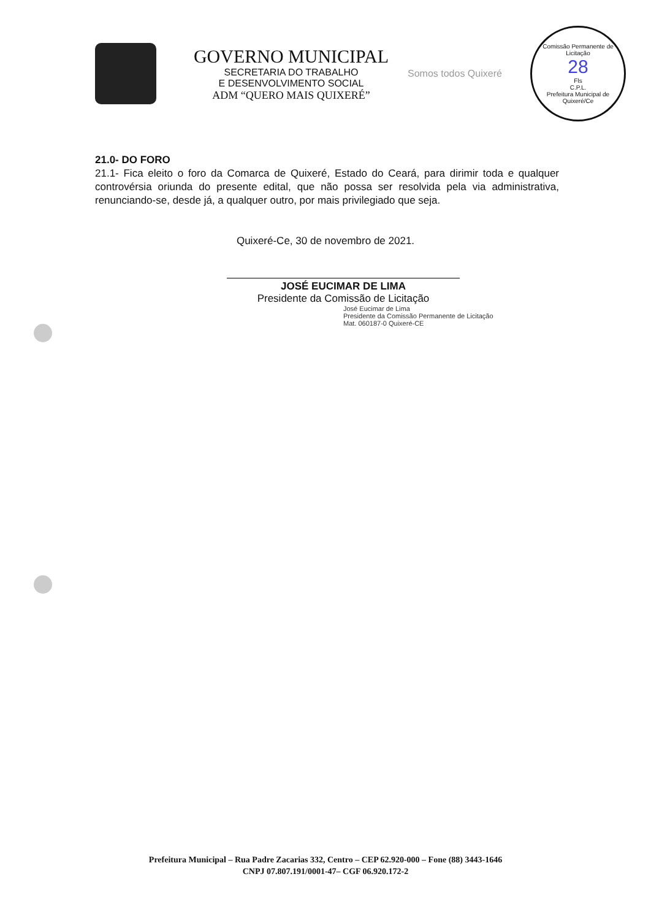GOVERNO MUNICIPAL
SECRETARIA DO TRABALHO
E DESENVOLVIMENTO SOCIAL
ADM “QUERO MAIS QUIXERÉ”
Somos todos Quixeré
Comissão Permanente de Licitação
28
Fls
C.P.L.
Prefeitura Municipal de Quixeré/Ce
21.0- DO FORO
21.1- Fica eleito o foro da Comarca de Quixeré, Estado do Ceará, para dirimir toda e qualquer controvérsia oriunda do presente edital, que não possa ser resolvida pela via administrativa, renunciando-se, desde já, a qualquer outro, por mais privilegiado que seja.
Quixeré-Ce, 30 de novembro de 2021.
JOSÉ EUCIMAR DE LIMA
Presidente da Comissão de Licitação
José Eucimar de Lima
Presidente da Comissão Permanente de Licitação
Mat. 060187-0 Quixeré-CE
Prefeitura Municipal – Rua Padre Zacarias 332, Centro – CEP 62.920-000 – Fone (88) 3443-1646
CNPJ 07.807.191/0001-47– CGF 06.920.172-2